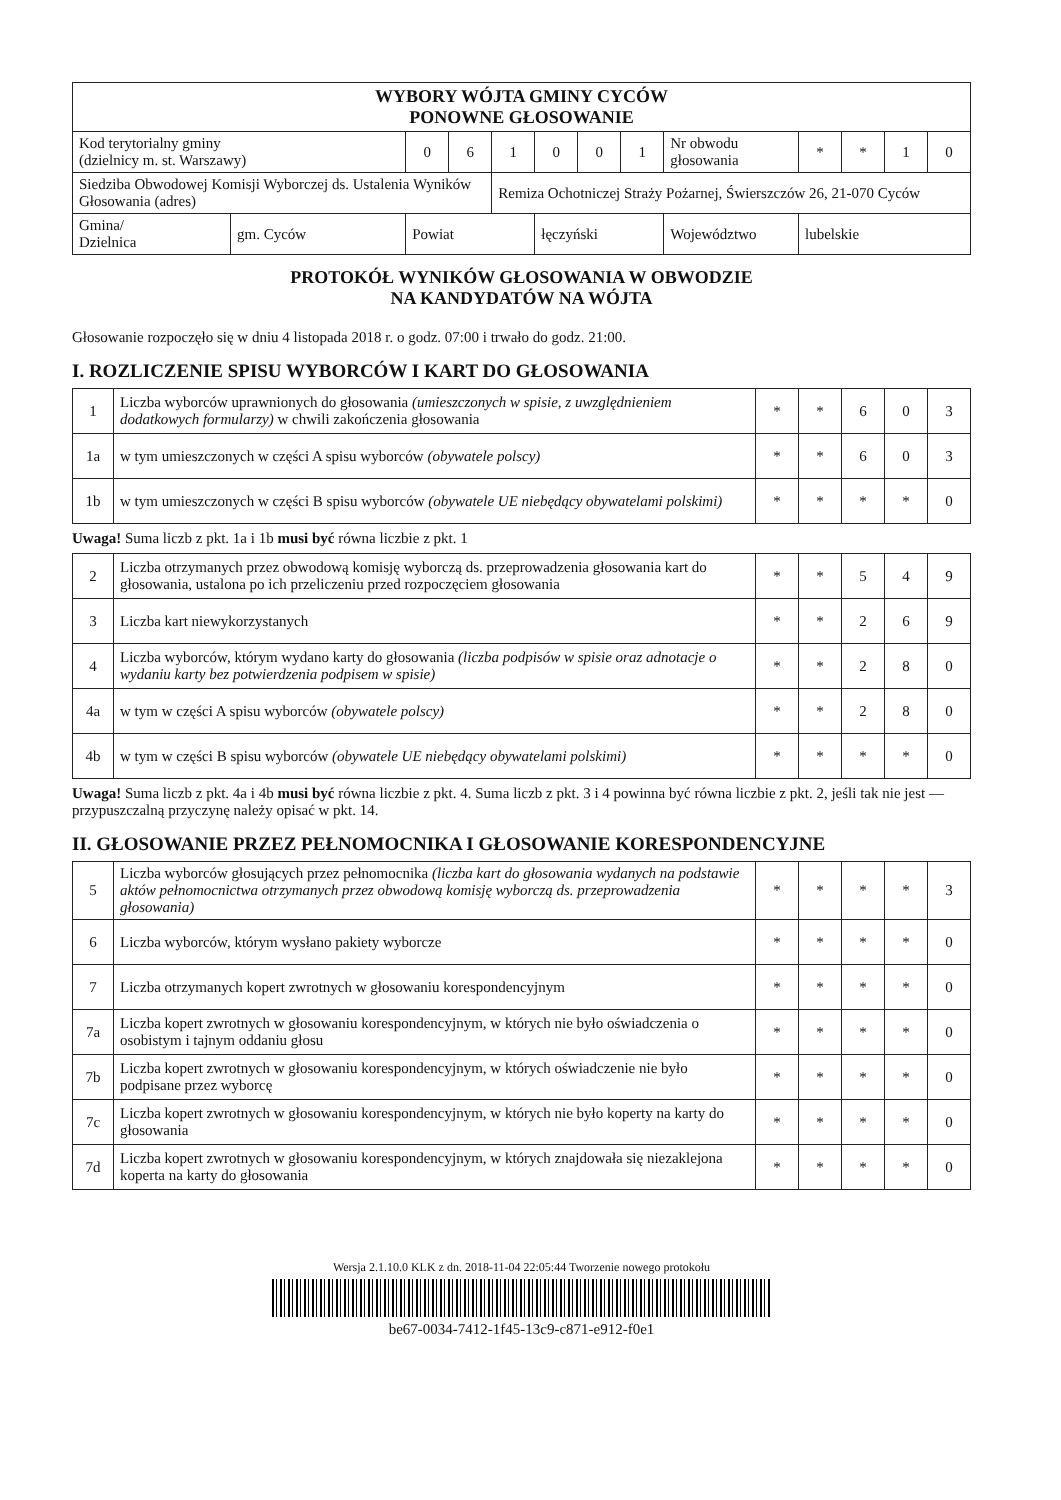| WYBORY WÓJTA GMINY CYCÓW PONOWNE GŁOSOWANIE | | | | | | | | | | | | | |
| Kod terytorialny gminy (dzielnicy m. st. Warszawy) | | 0 | 6 | 1 | 0 | 0 | 1 | Nr obwodu głosowania | | * | * | 1 | 0 |
| Siedziba Obwodowej Komisji Wyborczej ds. Ustalenia Wyników Głosowania (adres) | | | | Remiza Ochotniczej Straży Pożarnej, Świerszczów 26, 21-070 Cyców | | | | | | | | | |
| Gmina/ Dzielnica | gm. Cyców | Powiat | | | łęczyński | | | | Województwo | lubelskie | | | |
PROTOKÓŁ WYNIKÓW GŁOSOWANIA W OBWODZIE
NA KANDYDATÓW NA WÓJTA
Głosowanie rozpoczęło się w dniu 4 listopada 2018 r. o godz. 07:00 i trwało do godz. 21:00.
I. ROZLICZENIE SPISU WYBORCÓW I KART DO GŁOSOWANIA
| 1 | Liczba wyborców uprawnionych do głosowania (umieszczonych w spisie, z uwzględnieniem dodatkowych formularzy) w chwili zakończenia głosowania | * | * | 6 | 0 | 3 |
| 1a | w tym umieszczonych w części A spisu wyborców (obywatele polscy) | * | * | 6 | 0 | 3 |
| 1b | w tym umieszczonych w części B spisu wyborców (obywatele UE niebędący obywatelami polskimi) | * | * | * | * | 0 |
Uwaga! Suma liczb z pkt. 1a i 1b musi być równa liczbie z pkt. 1
| 2 | Liczba otrzymanych przez obwodową komisję wyborczą ds. przeprowadzenia głosowania kart do głosowania, ustalona po ich przeliczeniu przed rozpoczęciem głosowania | * | * | 5 | 4 | 9 |
| 3 | Liczba kart niewykorzystanych | * | * | 2 | 6 | 9 |
| 4 | Liczba wyborców, którym wydano karty do głosowania (liczba podpisów w spisie oraz adnotacje o wydaniu karty bez potwierdzenia podpisem w spisie) | * | * | 2 | 8 | 0 |
| 4a | w tym w części A spisu wyborców (obywatele polscy) | * | * | 2 | 8 | 0 |
| 4b | w tym w części B spisu wyborców (obywatele UE niebędący obywatelami polskimi) | * | * | * | * | 0 |
Uwaga! Suma liczb z pkt. 4a i 4b musi być równa liczbie z pkt. 4. Suma liczb z pkt. 3 i 4 powinna być równa liczbie z pkt. 2, jeśli tak nie jest — przypuszczalną przyczynę należy opisać w pkt. 14.
II. GŁOSOWANIE PRZEZ PEŁNOMOCNIKA I GŁOSOWANIE KORESPONDENCYJNE
| 5 | Liczba wyborców głosujących przez pełnomocnika (liczba kart do głosowania wydanych na podstawie aktów pełnomocnictwa otrzymanych przez obwodową komisję wyborczą ds. przeprowadzenia głosowania) | * | * | * | * | 3 |
| 6 | Liczba wyborców, którym wysłano pakiety wyborcze | * | * | * | * | 0 |
| 7 | Liczba otrzymanych kopert zwrotnych w głosowaniu korespondencyjnym | * | * | * | * | 0 |
| 7a | Liczba kopert zwrotnych w głosowaniu korespondencyjnym, w których nie było oświadczenia o osobistym i tajnym oddaniu głosu | * | * | * | * | 0 |
| 7b | Liczba kopert zwrotnych w głosowaniu korespondencyjnym, w których oświadczenie nie było podpisane przez wyborcę | * | * | * | * | 0 |
| 7c | Liczba kopert zwrotnych w głosowaniu korespondencyjnym, w których nie było koperty na karty do głosowania | * | * | * | * | 0 |
| 7d | Liczba kopert zwrotnych w głosowaniu korespondencyjnym, w których znajdowała się niezaklejona koperta na karty do głosowania | * | * | * | * | 0 |
Wersja 2.1.10.0 KLK z dn. 2018-11-04 22:05:44 Tworzenie nowego protokołu
be67-0034-7412-1f45-13c9-c871-e912-f0e1